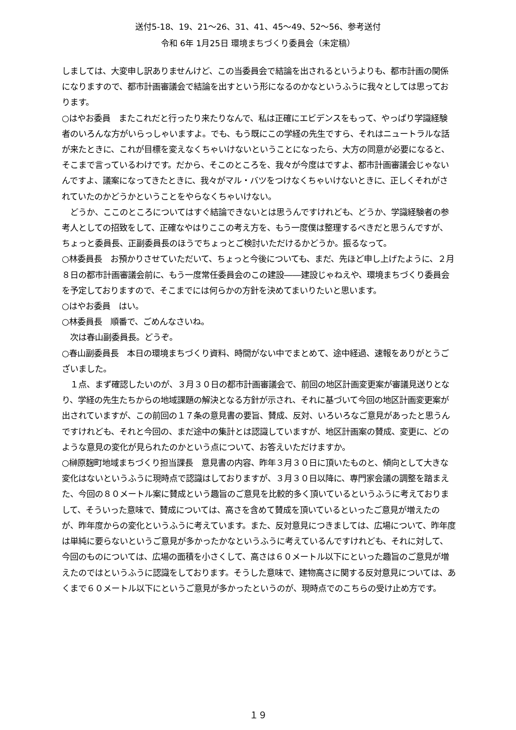送付5-18、19、21～26、31、41、45～49、52～56、参考送付
令和 6年 1月25日 環境まちづくり委員会（未定稿）
しましては、大変申し訳ありませんけど、この当委員会で結論を出されるというよりも、都市計画の関係になりますので、都市計画審議会で結論を出すという形になるのかなというふうに我々としては思っております。
○はやお委員　またこれだと行ったり来たりなんで、私は正確にエビデンスをもって、やっぱり学識経験者のいろんな方がいらっしゃいますよ。でも、もう既にこの学経の先生ですら、それはニュートラルな話が来たときに、これが目標を変えなくちゃいけないということになったら、大方の同意が必要になると、そこまで言っているわけです。だから、そこのところを、我々が今度はですよ、都市計画審議会じゃないんですよ、議案になってきたときに、我々がマル・バツをつけなくちゃいけないときに、正しくそれがされていたのかどうかということをやらなくちゃいけない。
　どうか、ここのところについてはすぐ結論できないとは思うんですけれども、どうか、学識経験者の参考人としての招致をして、正確なやはりここの考え方を、もう一度僕は整理するべきだと思うんですが、ちょっと委員長、正副委員長のほうでちょっとご検討いただけるかどうか。振るなって。
○林委員長　お預かりさせていただいて、ちょっと今後についても、まだ、先ほど申し上げたように、２月８日の都市計画審議会前に、もう一度常任委員会のこの建設――建設じゃねえや、環境まちづくり委員会を予定しておりますので、そこまでには何らかの方針を決めてまいりたいと思います。
○はやお委員　はい。
○林委員長　順番で、ごめんなさいね。
　次は春山副委員長。どうぞ。
○春山副委員長　本日の環境まちづくり資料、時間がない中でまとめて、途中経過、速報をありがとうございました。
　１点、まず確認したいのが、３月３０日の都市計画審議会で、前回の地区計画変更案が審議見送りとなり、学経の先生たちからの地域課題の解決となる方針が示され、それに基づいて今回の地区計画変更案が出されていますが、この前回の１７条の意見書の要旨、賛成、反対、いろいろなご意見があったと思うんですけれども、それと今回の、まだ途中の集計とは認識していますが、地区計画案の賛成、変更に、どのような意見の変化が見られたのかという点について、お答えいただけますか。
○榊原麹町地域まちづくり担当課長　意見書の内容、昨年３月３０日に頂いたものと、傾向として大きな変化はないというふうに現時点で認識はしておりますが、３月３０日以降に、専門家会議の調整を踏まえた、今回の８０メートル案に賛成という趣旨のご意見を比較的多く頂いているというふうに考えておりまして、そういった意味で、賛成については、高さを含めて賛成を頂いているといったご意見が増えたのが、昨年度からの変化というふうに考えています。また、反対意見につきましては、広場について、昨年度は単純に要らないというご意見が多かったかなというふうに考えているんですけれども、それに対して、今回のものについては、広場の面積を小さくして、高さは６０メートル以下にといった趣旨のご意見が増えたのではというふうに認識をしております。そうした意味で、建物高さに関する反対意見については、あくまで６０メートル以下にというご意見が多かったというのが、現時点でのこちらの受け止め方です。
１９